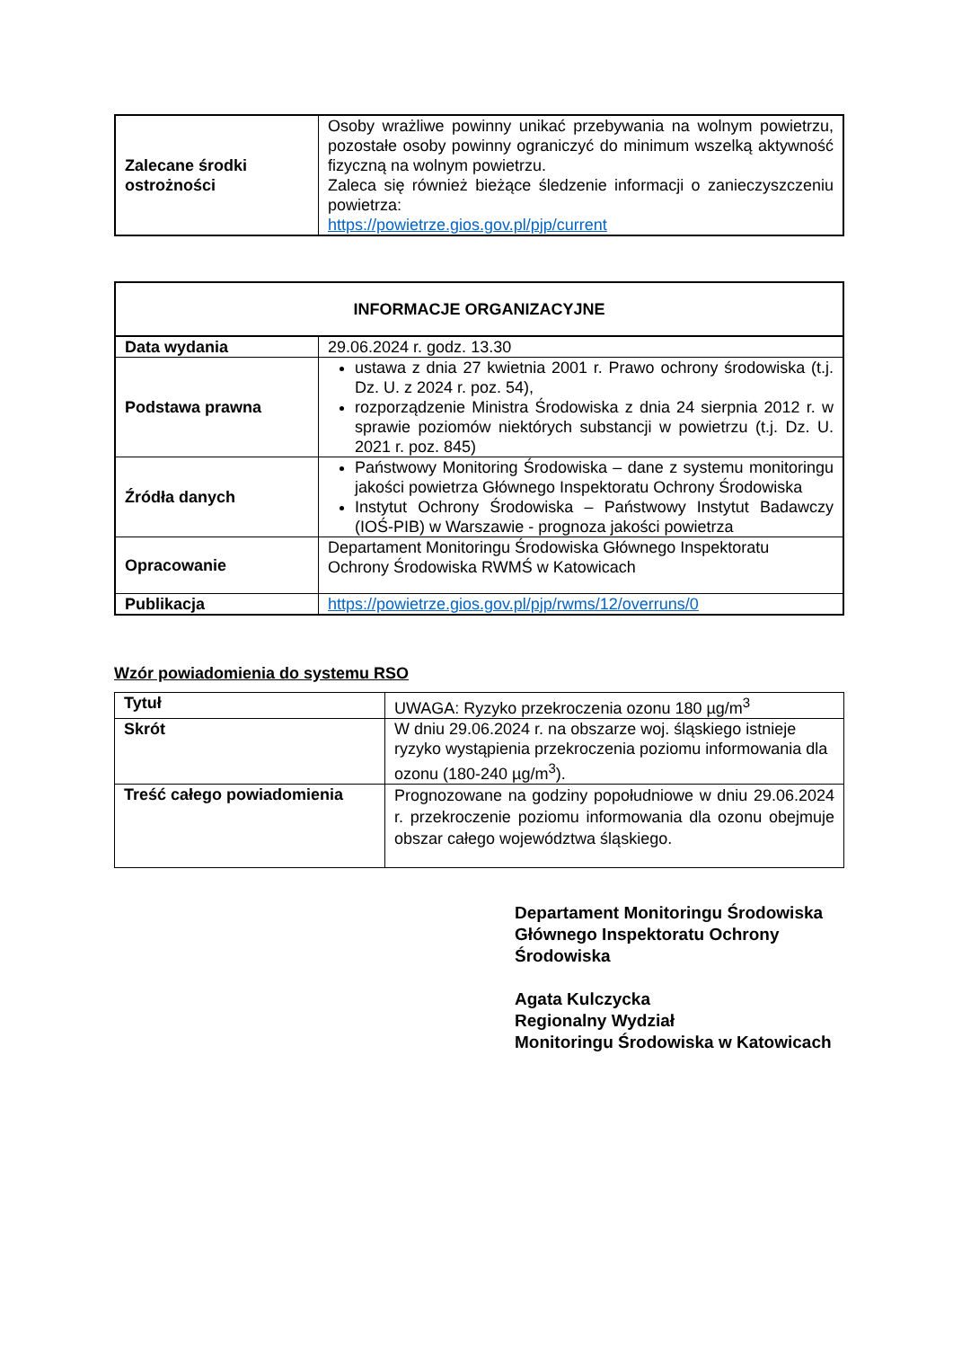| Zalecane środki ostrożności | Osoby wrażliwe powinny unikać przebywania na wolnym powietrzu, pozostałe osoby powinny ograniczyć do minimum wszelką aktywność fizyczną na wolnym powietrzu. Zaleca się również bieżące śledzenie informacji o zanieczyszczeniu powietrza: https://powietrze.gios.gov.pl/pjp/current |
| INFORMACJE ORGANIZACYJNE | |
| --- | --- |
| Data wydania | 29.06.2024 r. godz. 13.30 |
| Podstawa prawna | ustawa z dnia 27 kwietnia 2001 r. Prawo ochrony środowiska (t.j. Dz. U. z 2024 r. poz. 54), rozporządzenie Ministra Środowiska z dnia 24 sierpnia 2012 r. w sprawie poziomów niektórych substancji w powietrzu (t.j. Dz. U. 2021 r. poz. 845) |
| Źródła danych | Państwowy Monitoring Środowiska – dane z systemu monitoringu jakości powietrza Głównego Inspektoratu Ochrony Środowiska Instytut Ochrony Środowiska – Państwowy Instytut Badawczy (IOŚ-PIB) w Warszawie - prognoza jakości powietrza |
| Opracowanie | Departament Monitoringu Środowiska Głównego Inspektoratu Ochrony Środowiska RWMŚ w Katowicach |
| Publikacja | https://powietrze.gios.gov.pl/pjp/rwms/12/overruns/0 |
Wzór powiadomienia do systemu RSO
| Tytuł | UWAGA: Ryzyko przekroczenia ozonu 180 µg/m<sup>3</sup> |
| Skrót | W dniu 29.06.2024 r. na obszarze woj. śląskiego istnieje ryzyko wystąpienia przekroczenia poziomu informowania dla ozonu (180-240 µg/m<sup>3</sup>). |
| Treść całego powiadomienia | Prognozowane na godziny popołudniowe w dniu 29.06.2024 r. przekroczenie poziomu informowania dla ozonu obejmuje obszar całego województwa śląskiego. |
Departament Monitoringu Środowiska
Głównego Inspektoratu Ochrony Środowiska
Agata Kulczycka
Regionalny Wydział
Monitoringu Środowiska w Katowicach